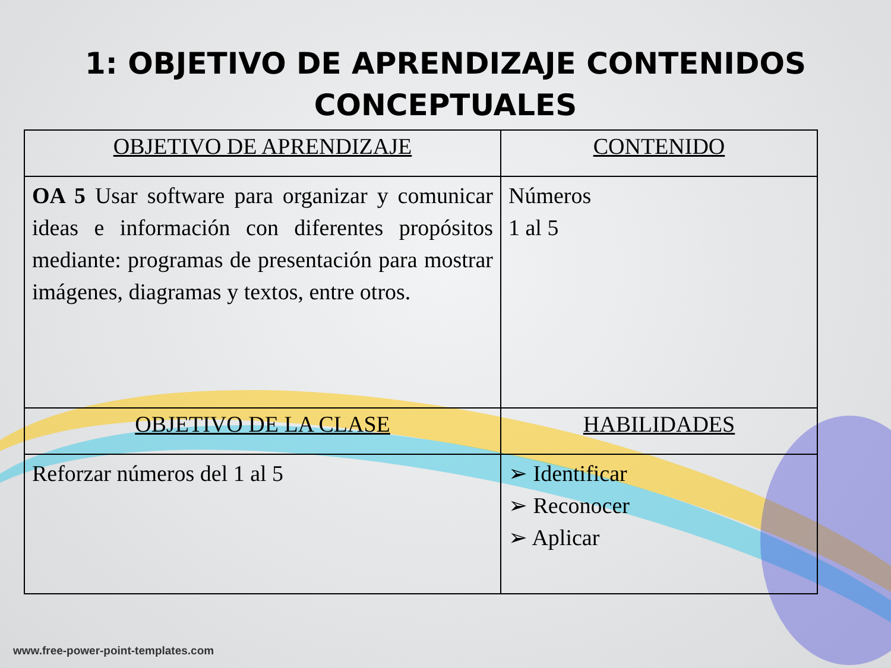1: OBJETIVO DE APRENDIZAJE CONTENIDOS
CONCEPTUALES
| OBJETIVO DE APRENDIZAJE | CONTENIDO |
| --- | --- |
| OA 5 Usar software para organizar y comunicar ideas e información con diferentes propósitos mediante: programas de presentación para mostrar imágenes, diagramas y textos, entre otros. | Números 1 al 5 |
| OBJETIVO DE LA CLASE | HABILIDADES |
| Reforzar números del 1 al 5 | ➢ Identificar ➢ Reconocer ➢ Aplicar |
www.free-power-point-templates.com